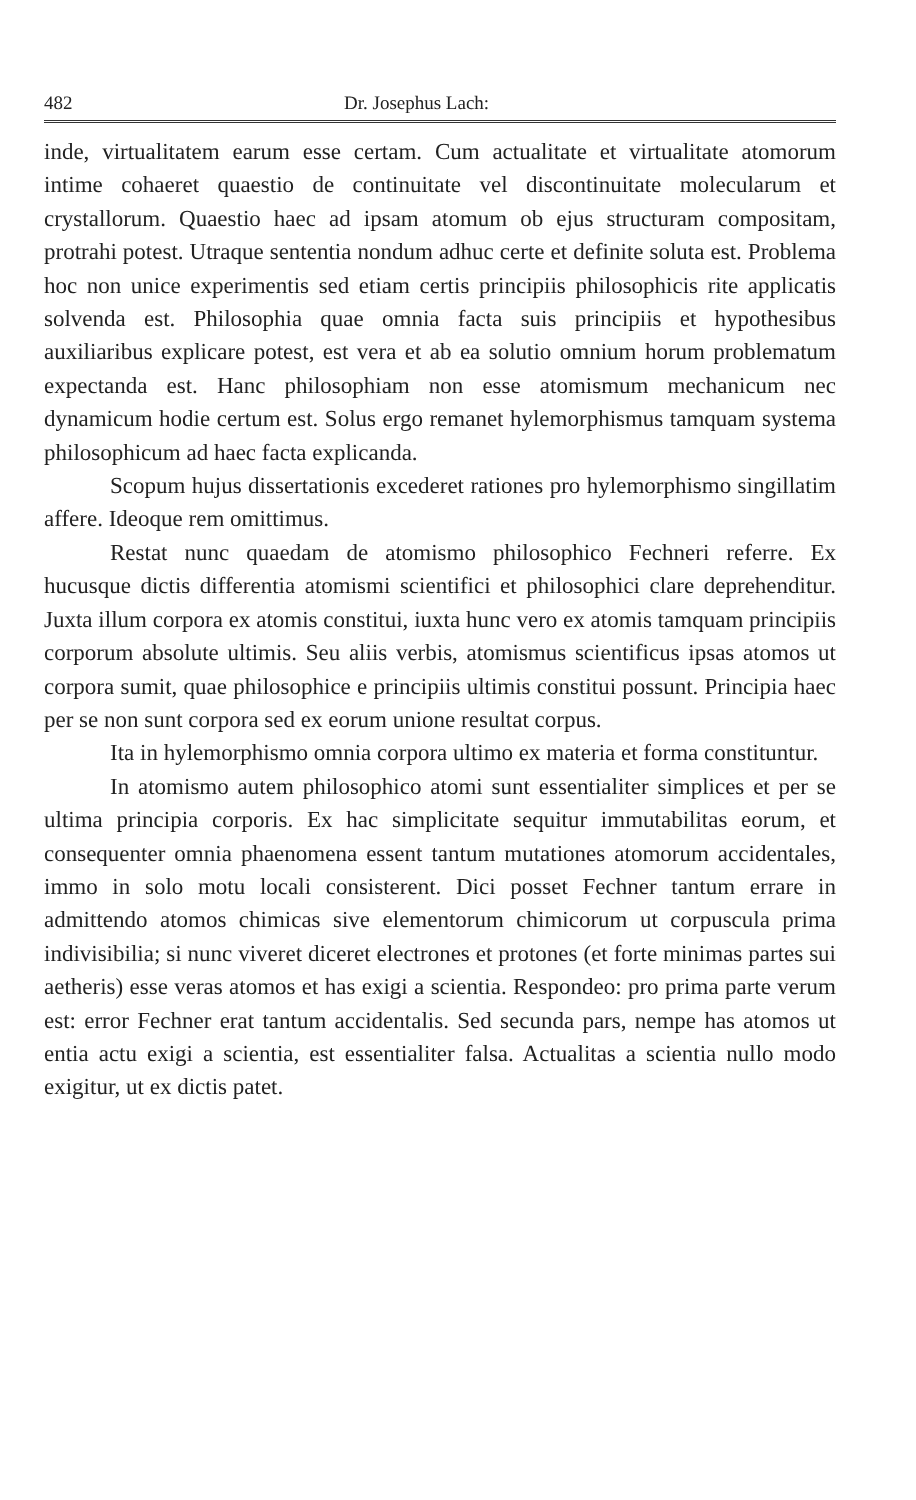482 Dr. Josephus Lach:
inde, virtualitatem earum esse certam. Cum actualitate et virtualitate atomorum intime cohaeret quaestio de continuitate vel discontinuitate molecularum et crystallorum. Quaestio haec ad ipsam atomum ob ejus structuram compositam, protrahi potest. Utraque sententia nondum adhuc certe et definite soluta est. Problema hoc non unice experimentis sed etiam certis principiis philosophicis rite applicatis solvenda est. Philosophia quae omnia facta suis principiis et hypothesibus auxiliaribus explicare potest, est vera et ab ea solutio omnium horum problematum expectanda est. Hanc philosophiam non esse atomismum mechanicum nec dynamicum hodie certum est. Solus ergo remanet hylemorphismus tamquam systema philosophicum ad haec facta explicanda.
Scopum hujus dissertationis excederet rationes pro hylemorphismo singillatim affere. Ideoque rem omittimus.
Restat nunc quaedam de atomismo philosophico Fechneri referre. Ex hucusque dictis differentia atomismi scientifici et philosophici clare deprehenditur. Juxta illum corpora ex atomis constitui, iuxta hunc vero ex atomis tamquam principiis corporum absolute ultimis. Seu aliis verbis, atomismus scientificus ipsas atomos ut corpora sumit, quae philosophice e principiis ultimis constitui possunt. Principia haec per se non sunt corpora sed ex eorum unione resultat corpus.
Ita in hylemorphismo omnia corpora ultimo ex materia et forma constituntur.
In atomismo autem philosophico atomi sunt essentialiter simplices et per se ultima principia corporis. Ex hac simplicitate sequitur immutabilitas eorum, et consequenter omnia phaenomena essent tantum mutationes atomorum accidentales, immo in solo motu locali consisterent. Dici posset Fechner tantum errare in admittendo atomos chimicas sive elementorum chimicorum ut corpuscula prima indivisibilia; si nunc viveret diceret electrones et protones (et forte minimas partes sui aetheris) esse veras atomos et has exigi a scientia. Respondeo: pro prima parte verum est: error Fechner erat tantum accidentalis. Sed secunda pars, nempe has atomos ut entia actu exigi a scientia, est essentialiter falsa. Actualitas a scientia nullo modo exigitur, ut ex dictis patet.